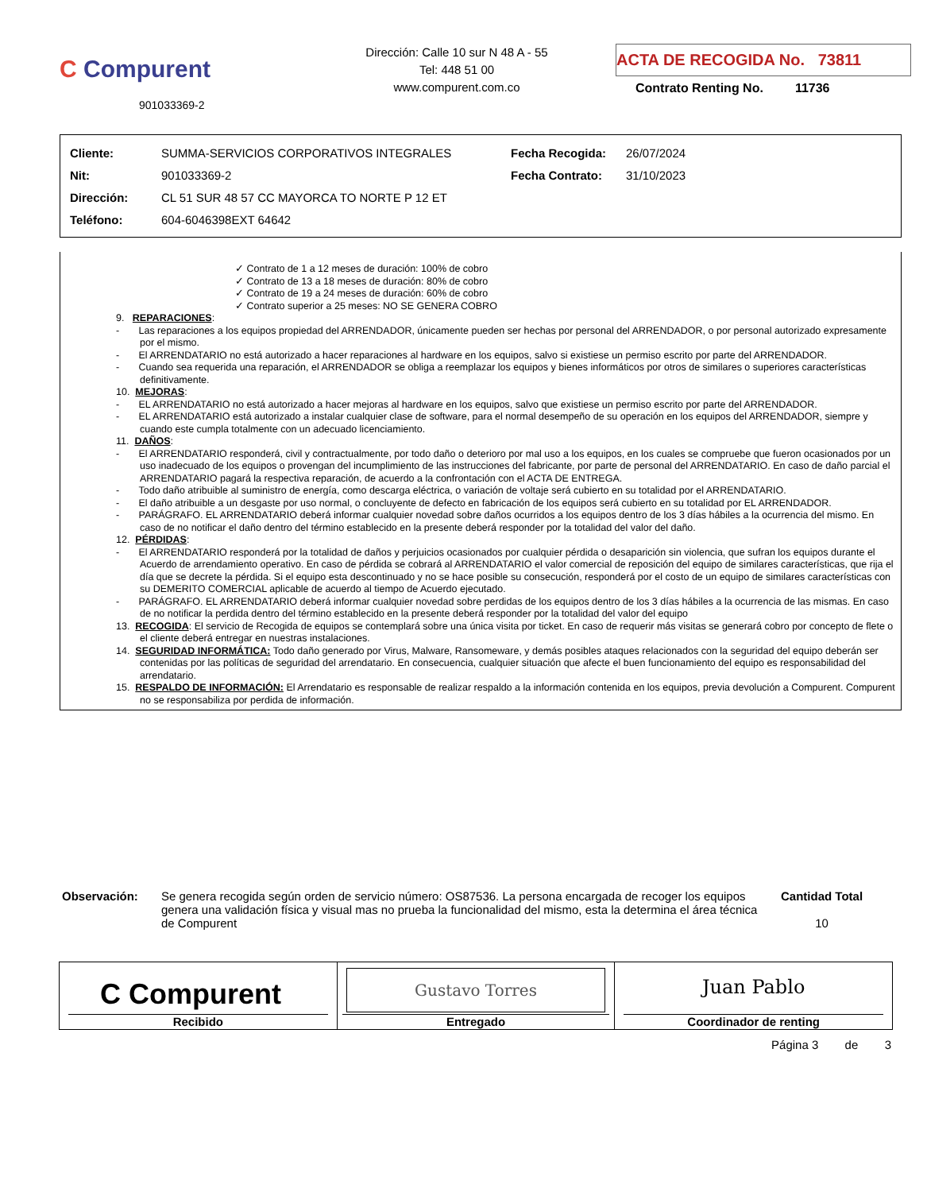C Compurent
901033369-2
Dirección: Calle 10 sur N 48 A - 55
Tel: 448 51 00
www.compurent.com.co
ACTA DE RECOGIDA No. 73811
Contrato Renting No. 11736
| Cliente: | SUMMA-SERVICIOS CORPORATIVOS INTEGRALES | Fecha Recogida: | 26/07/2024 |
| Nit: | 901033369-2 | Fecha Contrato: | 31/10/2023 |
| Dirección: | CL 51 SUR 48 57 CC MAYORCA TO NORTE P 12 ET | | |
| Teléfono: | 604-6046398EXT 64642 | | |
✓ Contrato de 1 a 12 meses de duración: 100% de cobro
✓ Contrato de 13 a 18 meses de duración: 80% de cobro
✓ Contrato de 19 a 24 meses de duración: 60% de cobro
✓ Contrato superior a 25 meses: NO SE GENERA COBRO
9. REPARACIONES:
- Las reparaciones a los equipos propiedad del ARRENDADOR, únicamente pueden ser hechas por personal del ARRENDADOR, o por personal autorizado expresamente por el mismo.
- El ARRENDATARIO no está autorizado a hacer reparaciones al hardware en los equipos, salvo si existiese un permiso escrito por parte del ARRENDADOR.
- Cuando sea requerida una reparación, el ARRENDADOR se obliga a reemplazar los equipos y bienes informáticos por otros de similares o superiores características definitivamente.
10. MEJORAS:
- EL ARRENDATARIO no está autorizado a hacer mejoras al hardware en los equipos, salvo que existiese un permiso escrito por parte del ARRENDADOR.
- EL ARRENDATARIO está autorizado a instalar cualquier clase de software, para el normal desempeño de su operación en los equipos del ARRENDADOR, siempre y cuando este cumpla totalmente con un adecuado licenciamiento.
11. DAÑOS:
- El ARRENDATARIO responderá, civil y contractualmente, por todo daño o deterioro por mal uso a los equipos, en los cuales se compruebe que fueron ocasionados por un uso inadecuado de los equipos o provengan del incumplimiento de las instrucciones del fabricante, por parte de personal del ARRENDATARIO. En caso de daño parcial el ARRENDATARIO pagará la respectiva reparación, de acuerdo a la confrontación con el ACTA DE ENTREGA.
- Todo daño atribuible al suministro de energía, como descarga eléctrica, o variación de voltaje será cubierto en su totalidad por el ARRENDATARIO.
- El daño atribuible a un desgaste por uso normal, o concluyente de defecto en fabricación de los equipos será cubierto en su totalidad por EL ARRENDADOR.
- PARÁGRAFO. EL ARRENDATARIO deberá informar cualquier novedad sobre daños ocurridos a los equipos dentro de los 3 días hábiles a la ocurrencia del mismo. En caso de no notificar el daño dentro del término establecido en la presente deberá responder por la totalidad del valor del daño.
12. PÉRDIDAS:
- El ARRENDATARIO responderá por la totalidad de daños y perjuicios ocasionados por cualquier pérdida o desaparición sin violencia, que sufran los equipos durante el Acuerdo de arrendamiento operativo. En caso de pérdida se cobrará al ARRENDATARIO el valor comercial de reposición del equipo de similares características, que rija el día que se decrete la pérdida. Si el equipo esta descontinuado y no se hace posible su consecución, responderá por el costo de un equipo de similares características con su DEMERITO COMERCIAL aplicable de acuerdo al tiempo de Acuerdo ejecutado.
- PARÁGRAFO. EL ARRENDATARIO deberá informar cualquier novedad sobre perdidas de los equipos dentro de los 3 días hábiles a la ocurrencia de las mismas. En caso de no notificar la perdida dentro del término establecido en la presente deberá responder por la totalidad del valor del equipo
13. RECOGIDA: El servicio de Recogida de equipos se contemplará sobre una única visita por ticket. En caso de requerir más visitas se generará cobro por concepto de flete o el cliente deberá entregar en nuestras instalaciones.
14. SEGURIDAD INFORMÁTICA: Todo daño generado por Virus, Malware, Ransomeware, y demás posibles ataques relacionados con la seguridad del equipo deberán ser contenidas por las políticas de seguridad del arrendatario. En consecuencia, cualquier situación que afecte el buen funcionamiento del equipo es responsabilidad del arrendatario.
15. RESPALDO DE INFORMACIÓN: El Arrendatario es responsable de realizar respaldo a la información contenida en los equipos, previa devolución a Compurent. Compurent no se responsabiliza por perdida de información.
Observación: Se genera recogida según orden de servicio número: OS87536. La persona encargada de recoger los equipos genera una validación física y visual mas no prueba la funcionalidad del mismo, esta la determina el área técnica de Compurent
Cantidad Total
10
| C Compurent Recibido | Gustavo Torres Entregado | Juan Pablo Coordinador de renting |
Página 3 de 3